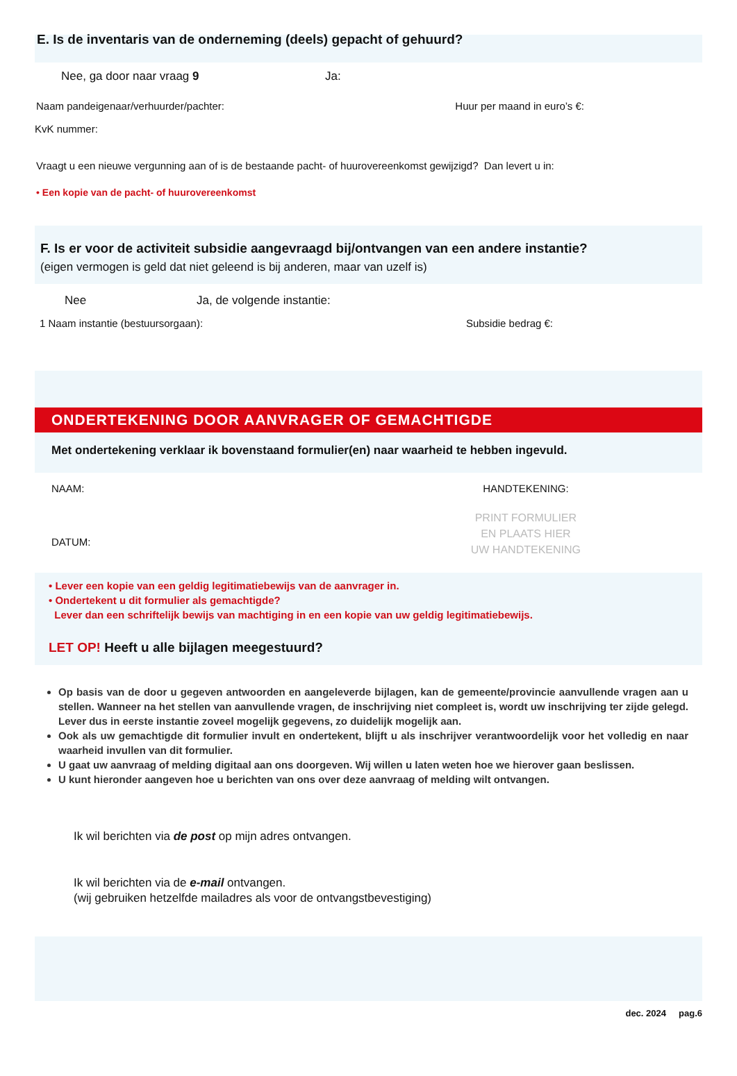E. Is de inventaris van de onderneming (deels) gepacht of gehuurd?
Nee, ga door naar vraag 9 Ja:
Naam pandeigenaar/verhuurder/pachter:
Huur per maand in euro’s €:
KvK nummer:
Vraagt u een nieuwe vergunning aan of is de bestaande pacht- of huurovereenkomst gewijzigd? Dan levert u in:
• Een kopie van de pacht- of huurovereenkomst
F. Is er voor de activiteit subsidie aangevraagd bij/ontvangen van een andere instantie?
(eigen vermogen is geld dat niet geleend is bij anderen, maar van uzelf is)
Nee Ja, de volgende instantie:
1 Naam instantie (bestuursorgaan):
Subsidie bedrag €:
ONDERTEKENING DOOR AANVRAGER OF GEMACHTIGDE
Met ondertekening verklaar ik bovenstaand formulier(en) naar waarheid te hebben ingevuld.
NAAM:
DATUM:
HANDTEKENING:
PRINT FORMULIER
EN PLAATS HIER
UW HANDTEKENING
• Lever een kopie van een geldig legitimatiebewijs van de aanvrager in.
• Ondertekent u dit formulier als gemachtigde?
Lever dan een schriftelijk bewijs van machtiging in en een kopie van uw geldig legitimatiebewijs.
LET OP! Heeft u alle bijlagen meegestuurd?
Op basis van de door u gegeven antwoorden en aangeleverde bijlagen, kan de gemeente/provincie aanvullende vragen aan u stellen. Wanneer na het stellen van aanvullende vragen, de inschrijving niet compleet is, wordt uw inschrijving ter zijde gelegd. Lever dus in eerste instantie zoveel mogelijk gegevens, zo duidelijk mogelijk aan.
Ook als uw gemachtigde dit formulier invult en ondertekent, blijft u als inschrijver verantwoordelijk voor het volledig en naar waarheid invullen van dit formulier.
U gaat uw aanvraag of melding digitaal aan ons doorgeven. Wij willen u laten weten hoe we hierover gaan beslissen.
U kunt hieronder aangeven hoe u berichten van ons over deze aanvraag of melding wilt ontvangen.
Ik wil berichten via de post op mijn adres ontvangen.
Ik wil berichten via de e-mail ontvangen.
(wij gebruiken hetzelfde mailadres als voor de ontvangstbevestiging)
dec. 2024 pag.6